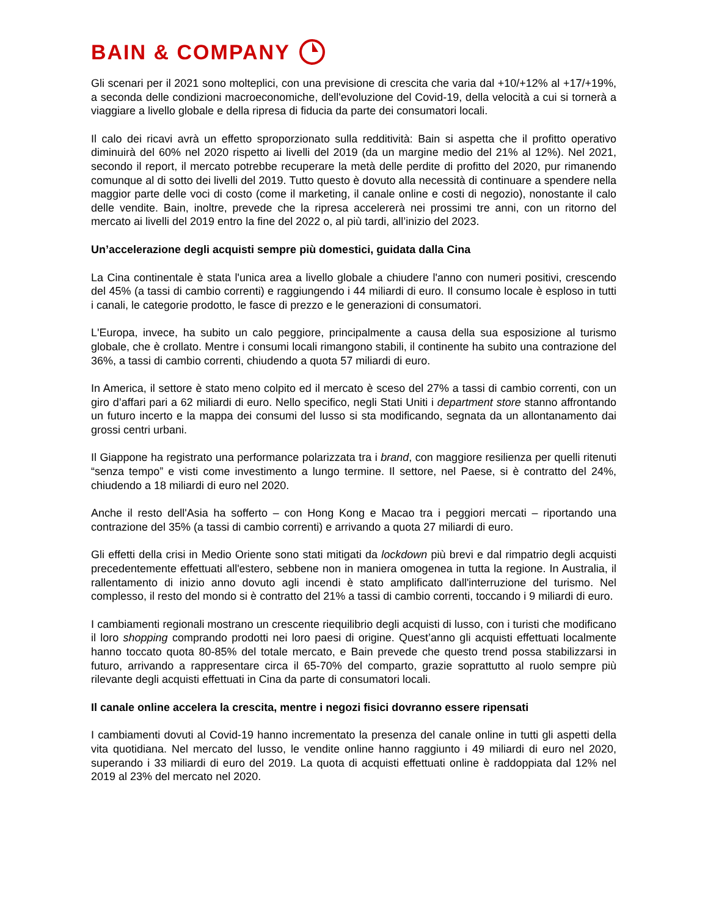BAIN & COMPANY
Gli scenari per il 2021 sono molteplici, con una previsione di crescita che varia dal +10/+12% al +17/+19%, a seconda delle condizioni macroeconomiche, dell'evoluzione del Covid-19, della velocità a cui si tornerà a viaggiare a livello globale e della ripresa di fiducia da parte dei consumatori locali.
Il calo dei ricavi avrà un effetto sproporzionato sulla redditività: Bain si aspetta che il profitto operativo diminuirà del 60% nel 2020 rispetto ai livelli del 2019 (da un margine medio del 21% al 12%). Nel 2021, secondo il report, il mercato potrebbe recuperare la metà delle perdite di profitto del 2020, pur rimanendo comunque al di sotto dei livelli del 2019. Tutto questo è dovuto alla necessità di continuare a spendere nella maggior parte delle voci di costo (come il marketing, il canale online e costi di negozio), nonostante il calo delle vendite. Bain, inoltre, prevede che la ripresa accelererà nei prossimi tre anni, con un ritorno del mercato ai livelli del 2019 entro la fine del 2022 o, al più tardi, all’inizio del 2023.
Un’accelerazione degli acquisti sempre più domestici, guidata dalla Cina
La Cina continentale è stata l'unica area a livello globale a chiudere l'anno con numeri positivi, crescendo del 45% (a tassi di cambio correnti) e raggiungendo i 44 miliardi di euro. Il consumo locale è esploso in tutti i canali, le categorie prodotto, le fasce di prezzo e le generazioni di consumatori.
L'Europa, invece, ha subito un calo peggiore, principalmente a causa della sua esposizione al turismo globale, che è crollato. Mentre i consumi locali rimangono stabili, il continente ha subito una contrazione del 36%, a tassi di cambio correnti, chiudendo a quota 57 miliardi di euro.
In America, il settore è stato meno colpito ed il mercato è sceso del 27% a tassi di cambio correnti, con un giro d’affari pari a 62 miliardi di euro. Nello specifico, negli Stati Uniti i department store stanno affrontando un futuro incerto e la mappa dei consumi del lusso si sta modificando, segnata da un allontanamento dai grossi centri urbani.
Il Giappone ha registrato una performance polarizzata tra i brand, con maggiore resilienza per quelli ritenuti “senza tempo” e visti come investimento a lungo termine. Il settore, nel Paese, si è contratto del 24%, chiudendo a 18 miliardi di euro nel 2020.
Anche il resto dell'Asia ha sofferto – con Hong Kong e Macao tra i peggiori mercati – riportando una contrazione del 35% (a tassi di cambio correnti) e arrivando a quota 27 miliardi di euro.
Gli effetti della crisi in Medio Oriente sono stati mitigati da lockdown più brevi e dal rimpatrio degli acquisti precedentemente effettuati all'estero, sebbene non in maniera omogenea in tutta la regione. In Australia, il rallentamento di inizio anno dovuto agli incendi è stato amplificato dall'interruzione del turismo. Nel complesso, il resto del mondo si è contratto del 21% a tassi di cambio correnti, toccando i 9 miliardi di euro.
I cambiamenti regionali mostrano un crescente riequilibrio degli acquisti di lusso, con i turisti che modificano il loro shopping comprando prodotti nei loro paesi di origine. Quest’anno gli acquisti effettuati localmente hanno toccato quota 80-85% del totale mercato, e Bain prevede che questo trend possa stabilizzarsi in futuro, arrivando a rappresentare circa il 65-70% del comparto, grazie soprattutto al ruolo sempre più rilevante degli acquisti effettuati in Cina da parte di consumatori locali.
Il canale online accelera la crescita, mentre i negozi fisici dovranno essere ripensati
I cambiamenti dovuti al Covid-19 hanno incrementato la presenza del canale online in tutti gli aspetti della vita quotidiana. Nel mercato del lusso, le vendite online hanno raggiunto i 49 miliardi di euro nel 2020, superando i 33 miliardi di euro del 2019. La quota di acquisti effettuati online è raddoppiata dal 12% nel 2019 al 23% del mercato nel 2020.